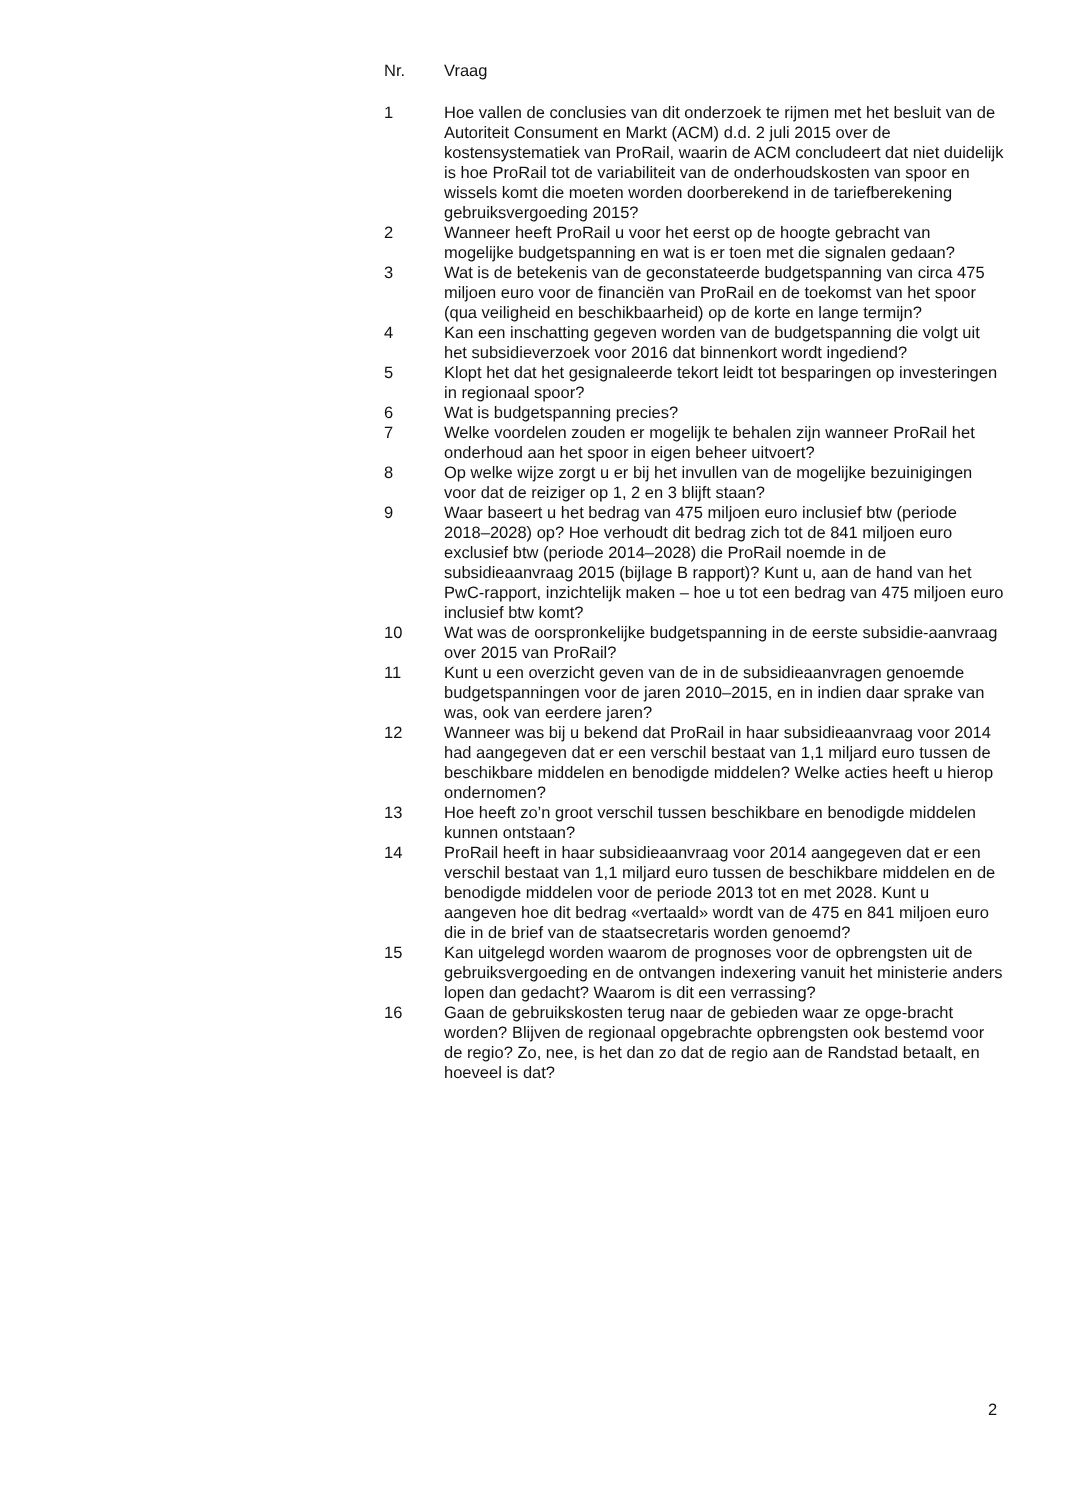| Nr. | Vraag |
| --- | --- |
| 1 | Hoe vallen de conclusies van dit onderzoek te rijmen met het besluit van de Autoriteit Consument en Markt (ACM) d.d. 2 juli 2015 over de kostensystematiek van ProRail, waarin de ACM concludeert dat niet duidelijk is hoe ProRail tot de variabiliteit van de onderhoudskosten van spoor en wissels komt die moeten worden doorberekend in de tariefberekening gebruiksvergoeding 2015? |
| 2 | Wanneer heeft ProRail u voor het eerst op de hoogte gebracht van mogelijke budgetspanning en wat is er toen met die signalen gedaan? |
| 3 | Wat is de betekenis van de geconstateerde budgetspanning van circa 475 miljoen euro voor de financiën van ProRail en de toekomst van het spoor (qua veiligheid en beschikbaarheid) op de korte en lange termijn? |
| 4 | Kan een inschatting gegeven worden van de budgetspanning die volgt uit het subsidieverzoek voor 2016 dat binnenkort wordt ingediend? |
| 5 | Klopt het dat het gesignaleerde tekort leidt tot besparingen op investeringen in regionaal spoor? |
| 6 | Wat is budgetspanning precies? |
| 7 | Welke voordelen zouden er mogelijk te behalen zijn wanneer ProRail het onderhoud aan het spoor in eigen beheer uitvoert? |
| 8 | Op welke wijze zorgt u er bij het invullen van de mogelijke bezuinigingen voor dat de reiziger op 1, 2 en 3 blijft staan? |
| 9 | Waar baseert u het bedrag van 475 miljoen euro inclusief btw (periode 2018–2028) op? Hoe verhoudt dit bedrag zich tot de 841 miljoen euro exclusief btw (periode 2014–2028) die ProRail noemde in de subsidieaanvraag 2015 (bijlage B rapport)? Kunt u, aan de hand van het PwC-rapport, inzichtelijk maken – hoe u tot een bedrag van 475 miljoen euro inclusief btw komt? |
| 10 | Wat was de oorspronkelijke budgetspanning in de eerste subsidie-aanvraag over 2015 van ProRail? |
| 11 | Kunt u een overzicht geven van de in de subsidieaanvragen genoemde budgetspanningen voor de jaren 2010–2015, en in indien daar sprake van was, ook van eerdere jaren? |
| 12 | Wanneer was bij u bekend dat ProRail in haar subsidieaanvraag voor 2014 had aangegeven dat er een verschil bestaat van 1,1 miljard euro tussen de beschikbare middelen en benodigde middelen? Welke acties heeft u hierop ondernomen? |
| 13 | Hoe heeft zo’n groot verschil tussen beschikbare en benodigde middelen kunnen ontstaan? |
| 14 | ProRail heeft in haar subsidieaanvraag voor 2014 aangegeven dat er een verschil bestaat van 1,1 miljard euro tussen de beschikbare middelen en de benodigde middelen voor de periode 2013 tot en met 2028. Kunt u aangeven hoe dit bedrag «vertaald» wordt van de 475 en 841 miljoen euro die in de brief van de staatsecretaris worden genoemd? |
| 15 | Kan uitgelegd worden waarom de prognoses voor de opbrengsten uit de gebruiksvergoeding en de ontvangen indexering vanuit het ministerie anders lopen dan gedacht? Waarom is dit een verrassing? |
| 16 | Gaan de gebruikskosten terug naar de gebieden waar ze opge-bracht worden? Blijven de regionaal opgebrachte opbrengsten ook bestemd voor de regio? Zo, nee, is het dan zo dat de regio aan de Randstad betaalt, en hoeveel is dat? |
2